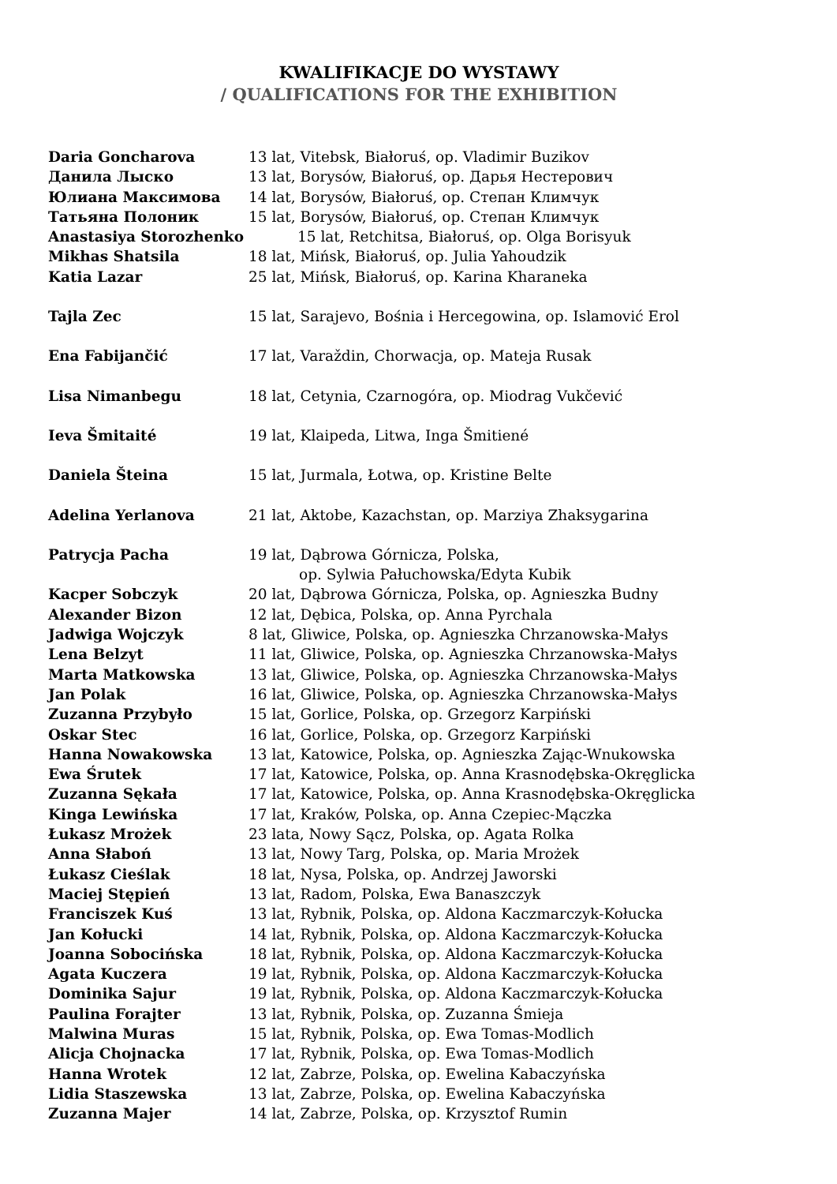KWALIFIKACJE DO WYSTAWY
/ QUALIFICATIONS FOR THE EXHIBITION
Daria Goncharova 13 lat, Vitebsk, Białoruś, op. Vladimir Buzikov
Данила Лыско 13 lat, Borysów, Białoruś, op. Дарья Нестерович
Юлиана Максимова 14 lat, Borysów, Białoruś, op. Степан Климчук
Татьяна Полоник 15 lat, Borysów, Białoruś, op. Степан Климчук
Anastasiya Storozhenko 15 lat, Retchitsa, Białoruś, op. Olga Borisyuk
Mikhas Shatsila 18 lat, Mińsk, Białoruś, op. Julia Yahoudzik
Katia Lazar 25 lat, Mińsk, Białoruś, op. Karina Kharaneka
Tajla Zec 15 lat, Sarajevo, Bośnia i Hercegowina, op. Islamović Erol
Ena Fabijančić 17 lat, Varaždin, Chorwacja, op. Mateja Rusak
Lisa Nimanbegu 18 lat, Cetynia, Czarnogóra, op. Miodrag Vukčević
Ieva Šmitaité 19 lat, Klaipeda, Litwa, Inga Šmitiené
Daniela Šteina 15 lat, Jurmala, Łotwa, op. Kristine Belte
Adelina Yerlanova 21 lat, Aktobe, Kazachstan, op. Marziya Zhaksygarina
Patrycja Pacha 19 lat, Dąbrowa Górnicza, Polska,
op. Sylwia Pałuchowska/Edyta Kubik
Kacper Sobczyk 20 lat, Dąbrowa Górnicza, Polska, op. Agnieszka Budny
Alexander Bizon 12 lat, Dębica, Polska, op. Anna Pyrchala
Jadwiga Wojczyk 8 lat, Gliwice, Polska, op. Agnieszka Chrzanowska-Małys
Lena Belzyt 11 lat, Gliwice, Polska, op. Agnieszka Chrzanowska-Małys
Marta Matkowska 13 lat, Gliwice, Polska, op. Agnieszka Chrzanowska-Małys
Jan Polak 16 lat, Gliwice, Polska, op. Agnieszka Chrzanowska-Małys
Zuzanna Przybyło 15 lat, Gorlice, Polska, op. Grzegorz Karpiński
Oskar Stec 16 lat, Gorlice, Polska, op. Grzegorz Karpiński
Hanna Nowakowska 13 lat, Katowice, Polska, op. Agnieszka Zając-Wnukowska
Ewa Śrutek 17 lat, Katowice, Polska, op. Anna Krasnodębska-Okręglicka
Zuzanna Sękała 17 lat, Katowice, Polska, op. Anna Krasnodębska-Okręglicka
Kinga Lewińska 17 lat, Kraków, Polska, op. Anna Czepiec-Mączka
Łukasz Mrożek 23 lata, Nowy Sącz, Polska, op. Agata Rolka
Anna Słaboń 13 lat, Nowy Targ, Polska, op. Maria Mrożek
Łukasz Cieślak 18 lat, Nysa, Polska, op. Andrzej Jaworski
Maciej Stępień 13 lat, Radom, Polska, Ewa Banaszczyk
Franciszek Kuś 13 lat, Rybnik, Polska, op. Aldona Kaczmarczyk-Kołucka
Jan Kołucki 14 lat, Rybnik, Polska, op. Aldona Kaczmarczyk-Kołucka
Joanna Sobocińska 18 lat, Rybnik, Polska, op. Aldona Kaczmarczyk-Kołucka
Agata Kuczera 19 lat, Rybnik, Polska, op. Aldona Kaczmarczyk-Kołucka
Dominika Sajur 19 lat, Rybnik, Polska, op. Aldona Kaczmarczyk-Kołucka
Paulina Forajter 13 lat, Rybnik, Polska, op. Zuzanna Śmieja
Malwina Muras 15 lat, Rybnik, Polska, op. Ewa Tomas-Modlich
Alicja Chojnacka 17 lat, Rybnik, Polska, op. Ewa Tomas-Modlich
Hanna Wrotek 12 lat, Zabrze, Polska, op. Ewelina Kabaczyńska
Lidia Staszewska 13 lat, Zabrze, Polska, op. Ewelina Kabaczyńska
Zuzanna Majer 14 lat, Zabrze, Polska, op. Krzysztof Rumin